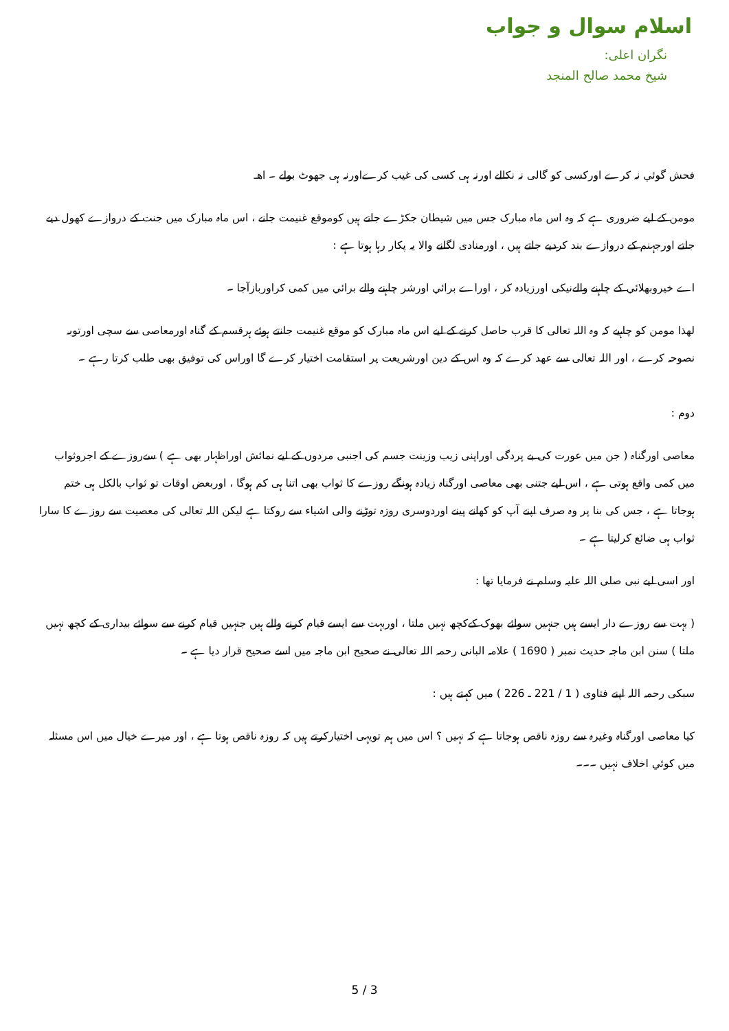اسلام سوال و جواب
نگران اعلی:
شيخ محمد صالح المنجد
فحش گوئي نہ کرے اورکسی کو گالی نہ نکالے اورنہ ہی کسی کی غیب کرےاورنہ ہی جھوٹ بولے ۔ اھـ
مومن کے لیے ضروری ہے کہ وہ اس ماہ مبارک جس میں شیطان جکڑے جاتے ہیں کوموقع غنیمت جانے ، اس ماہ مبارک میں جنت کے دروازے کھول دیے جاتے اورجہنم کے دروازے بند کردیے جاتے ہیں ، اورمنادی لگانے والا یہ پکار رہا ہوتا ہے :
اے خیروبھلائي کے چاہنے والےنیکی اورزیادہ کر ، اوراے برائي اورشر چاہنے والے برائي میں کمی کراوربازآجا ۔
لھذا مومن کو چاہیے کہ وہ اللہ تعالی کا قرب حاصل کرنے کے لیے اس ماہ مبارک کو موقع غنیمت جانتے ہوئے ہرقسم کے گناہ اورمعاصی سے سچی اورتوبہ نصوحہ کرے ، اور اللہ تعالی سے عھد کرے کہ وہ اس کے دین اورشریعت پر استقامت اختیار کرے گا اوراس کی توفیق بھی طلب کرتا رہے ۔
دوم :
معاصی اورگناہ ( جن میں عورت کی بے پردگی اوراپنی زیب وزینت جسم کی اجنبی مردوں کے لیے نمائش اوراظہار بھی ہے ) سےروزے کے اجروثواب میں کمی واقع ہوتی ہے ، اس لیے جتنی بھی معاصی اورگناہ زیادہ ہونگے روزے کا ثواب بھی اتنا ہی کم ہوگا ، اوربعض اوقات تو ثواب بالکل ہی ختم ہوجاتا ہے ، جس کی بنا پر وہ صرف اپنے آپ کو کھانے پینے اوردوسری روزہ توڑنے والی اشیاء سے روکتا ہے لیکن اللہ تعالی کی معصیت سے روزے کا سارا ثواب ہی ضائع کرلیتا ہے ۔
اور اسی لیے نبی صلی اللہ علیہ وسلم نے فرمایا تھا :
( بہت سے روزے دار ایسے ہیں جنہیں سوائے بھوک کےکچھ نہیں ملتا ، اوربہت سے ایسے قیام کرنے والے ہیں جنہیں قیام کرنے سے سوائے بیداری کے کچھ نہیں ملتا ) سنن ابن ماجہ حدیث نمبر ( 1690 ) علامہ البانی رحمہ اللہ تعالی نے صحیح ابن ماجہ میں اسے صحیح قرار دیا ہے ۔
سبکی رحمہ اللہ اپنے فتاوی ( 1 / 221 ـ 226 ) میں کہتے ہیں :
کیا معاصی اورگناہ وغیرہ سے روزہ ناقص ہوجاتا ہے کہ نہیں ؟ اس میں ہم تویہی اختیارکرتے ہیں کہ روزہ ناقص ہوتا ہے ، اور میرے خیال میں اس مسئلہ میں کوئي اخلاف نہیں ۔۔۔
5 / 3